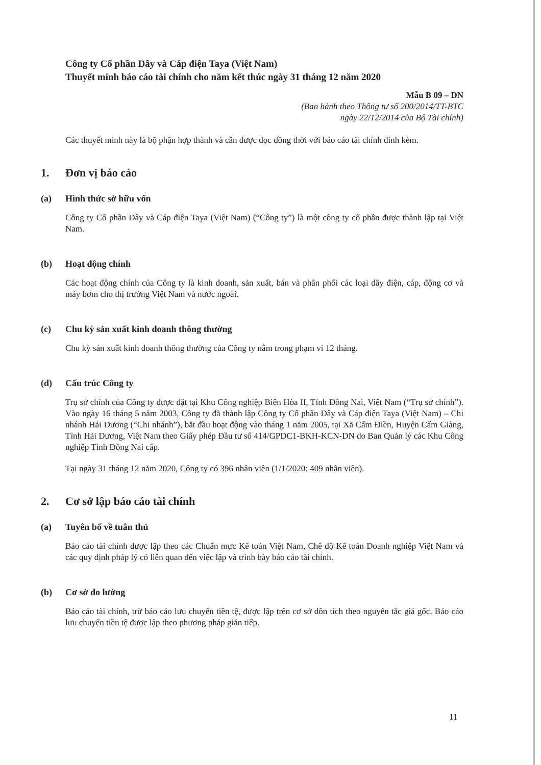Công ty Cổ phần Dây và Cáp điện Taya (Việt Nam)
Thuyết minh báo cáo tài chính cho năm kết thúc ngày 31 tháng 12 năm 2020
Mẫu B 09 – DN
(Ban hành theo Thông tư số 200/2014/TT-BTC
ngày 22/12/2014 của Bộ Tài chính)
Các thuyết minh này là bộ phận hợp thành và cần được đọc đồng thời với báo cáo tài chính đính kèm.
1. Đơn vị báo cáo
(a) Hình thức sở hữu vốn
Công ty Cổ phần Dây và Cáp điện Taya (Việt Nam) (“Công ty”) là một công ty cổ phần được thành lập tại Việt Nam.
(b) Hoạt động chính
Các hoạt động chính của Công ty là kinh doanh, sản xuất, bán và phân phối các loại dây điện, cáp, động cơ và máy bơm cho thị trường Việt Nam và nước ngoài.
(c) Chu kỳ sản xuất kinh doanh thông thường
Chu kỳ sản xuất kinh doanh thông thường của Công ty nằm trong phạm vi 12 tháng.
(d) Cấu trúc Công ty
Trụ sở chính của Công ty được đặt tại Khu Công nghiệp Biên Hòa II, Tỉnh Đồng Nai, Việt Nam (“Trụ sở chính”). Vào ngày 16 tháng 5 năm 2003, Công ty đã thành lập Công ty Cổ phần Dây và Cáp điện Taya (Việt Nam) – Chi nhánh Hải Dương (“Chi nhánh”), bắt đầu hoạt động vào tháng 1 năm 2005, tại Xã Cẩm Điền, Huyện Cẩm Giàng, Tỉnh Hải Dương, Việt Nam theo Giấy phép Đầu tư số 414/GPDC1-BKH-KCN-DN do Ban Quản lý các Khu Công nghiệp Tỉnh Đồng Nai cấp.
Tại ngày 31 tháng 12 năm 2020, Công ty có 396 nhân viên (1/1/2020: 409 nhân viên).
2. Cơ sở lập báo cáo tài chính
(a) Tuyên bố về tuân thủ
Báo cáo tài chính được lập theo các Chuẩn mực Kế toán Việt Nam, Chế độ Kế toán Doanh nghiệp Việt Nam và các quy định pháp lý có liên quan đến việc lập và trình bày báo cáo tài chính.
(b) Cơ sở đo lường
Báo cáo tài chính, trừ báo cáo lưu chuyển tiền tệ, được lập trên cơ sở dồn tích theo nguyên tắc giá gốc. Báo cáo lưu chuyển tiền tệ được lập theo phương pháp gián tiếp.
11